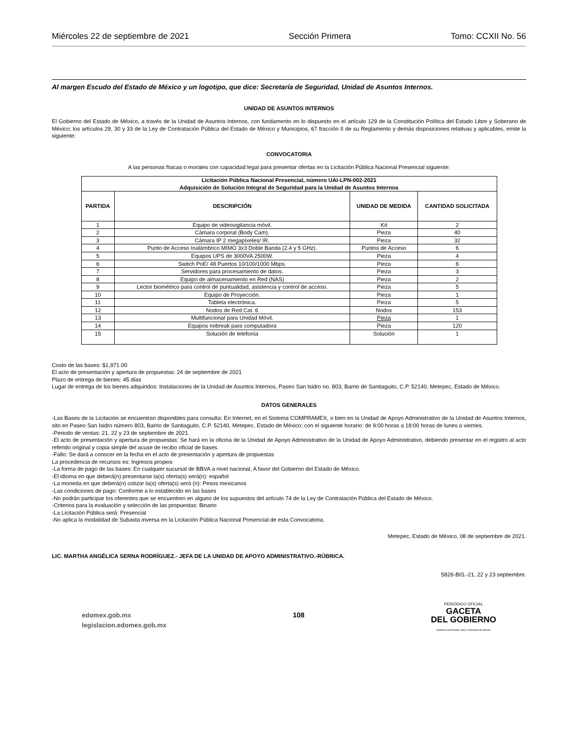Miércoles 22 de septiembre de 2021 Sección Primera Tomo: CCXII No. 56
Al margen Escudo del Estado de México y un logotipo, que dice: Secretaría de Seguridad, Unidad de Asuntos Internos.
UNIDAD DE ASUNTOS INTERNOS
El Gobierno del Estado de México, a través de la Unidad de Asuntos Internos, con fundamento en lo dispuesto en el artículo 129 de la Constitución Política del Estado Libre y Soberano de México; los artículos 29, 30 y 33 de la Ley de Contratación Pública del Estado de México y Municipios, 67 fracción II de su Reglamento y demás disposiciones relativas y aplicables, emite la siguiente:
CONVOCATORIA
A las personas físicas o morales con capacidad legal para presentar ofertas en la Licitación Pública Nacional Presencial siguiente:
| Licitación Pública Nacional Presencial, número UAI-LPN-002-2021 Adquisición de Solución Integral de Seguridad para la Unidad de Asuntos Internos | | | |
| --- | --- | --- | --- |
| PARTIDA | DESCRIPCIÓN | UNIDAD DE MEDIDA | CANTIDAD SOLICITADA |
| 1 | Equipo de videovigilancia móvil. | Kit | 2 |
| 2 | Cámara corporal (Body Cam). | Pieza | 40 |
| 3 | Cámara IP 2 megapíxeles/ IR. | Pieza | 32 |
| 4 | Punto de Acceso Inalámbrico MIMO 3x3 Doble Banda (2.4 y 5 GHz). | Puntos de Acceso | 6 |
| 5 | Equipos UPS de 3000VA 2500W. | Pieza | 4 |
| 6 | Switch PoE/ 48 Puertos 10/100/1000 Mbps. | Pieza | 6 |
| 7 | Servidores para procesamiento de datos. | Pieza | 3 |
| 8 | Equipo de almacenamiento en Red (NAS) | Pieza | 2 |
| 9 | Lector biométrico para control de puntualidad, asistencia y control de acceso. | Pieza | 5 |
| 10 | Equipo de Proyección. | Pieza | 1 |
| 11 | Tableta electrónica. | Pieza | 5 |
| 12 | Nodos de Red Cat. 6 | Nodos | 153 |
| 13 | Multifuncional para Unidad Móvil. | Pieza | 1 |
| 14 | Equipos nobreak para computadora | Pieza | 120 |
| 15 | Solución de telefonía | Solución | 1 |
Costo de las bases: $1,971.00
El acto de presentación y apertura de propuestas: 24 de septiembre de 2021
Plazo de entrega de bienes: 45 días
Lugar de entrega de los bienes adquiridos: Instalaciones de la Unidad de Asuntos Internos, Paseo San Isidro no. 803, Barrio de Santiaguito, C.P. 52140, Metepec, Estado de México.
DATOS GENERALES
-Las Bases de la Licitación se encuentran disponibles para consulta: En Internet, en el Sistema COMPRAMEX, o bien en la Unidad de Apoyo Administrativo de la Unidad de Asuntos Internos, sito en Paseo San Isidro número 803, Barrio de Santiaguito, C.P. 52140, Metepec, Estado de México; con el siguiente horario: de 9:00 horas a 18:00 horas de lunes a viernes.
-Periodo de ventas: 21, 22 y 23 de septiembre de 2021.
-El acto de presentación y apertura de propuestas: Se hará en la oficina de la Unidad de Apoyo Administrativo de la Unidad de Apoyo Administrativo, debiendo presentar en el registro al acto referido original y copia simple del acuse de recibo oficial de bases.
-Fallo: Se dará a conocer en la fecha en el acto de presentación y apertura de propuestas
La procedencia de recursos es: Ingresos propios
-La forma de pago de las bases: En cualquier sucursal de BBVA a nivel nacional, A favor del Gobierno del Estado de México.
-El idioma en que deberá(n) presentarse la(s) oferta(s) será(n): español
-La moneda en que deberá(n) cotizar la(s) oferta(s) será (n): Pesos mexicanos
-Las condiciones de pago: Conforme a lo establecido en las bases
-No podrán participar los oferentes que se encuentren en alguno de los supuestos del artículo 74 de la Ley de Contratación Pública del Estado de México.
-Criterios para la evaluación y selección de las propuestas: Binario
-La Licitación Pública será: Presencial
-No aplica la modalidad de Subasta inversa en la Licitación Pública Nacional Presencial de esta Convocatoria.
Metepec, Estado de México, 08 de septiembre de 2021.
LIC. MARTHA ANGÉLICA SERNA RODRÍGUEZ.- JEFA DE LA UNIDAD DE APOYO ADMINISTRATIVO.-RÚBRICA.
5826-BIS.-21, 22 y 23 septiembre.
edomex.gob.mx
legislacion.edomex.gob.mx
108
PERIÓDICO OFICIAL
GACETA
DEL GOBIERNO
Gobierno del Estado Libre y Soberano de México